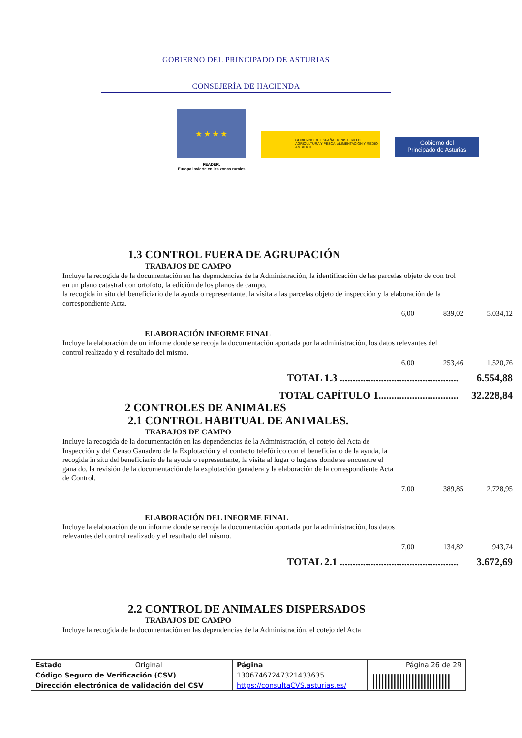GOBIERNO DEL PRINCIPADO DE ASTURIAS
CONSEJERÍA DE HACIENDA
★ ★ ★ ★
FEADER:
Europa invierte en las zonas rurales
GOBIERNO DE ESPAÑA MINISTERIO DE AGRICULTURA Y PESCA, ALIMENTACIÓN Y MEDIO AMBIENTE
Gobierno del
Principado de Asturias
1.3 CONTROL FUERA DE AGRUPACIÓN
TRABAJOS DE CAMPO
Incluye la recogida de la documentación en las dependencias de la Administración, la identificación de las parcelas objeto de con trol en un plano catastral con ortofoto, la edición de los planos de campo,
la recogida in situ del beneficiario de la ayuda o representante, la visita a las parcelas objeto de inspección y la elaboración de la correspondiente Acta.
6,00 839,02 5.034,12
ELABORACIÓN INFORME FINAL
Incluye la elaboración de un informe donde se recoja la documentación aportada por la administración, los datos relevantes del control realizado y el resultado del mismo.
6,00 253,46 1.520,76
TOTAL 1.3 .............................................. 6.554,88
TOTAL CAPÍTULO 1............................... 32.228,84
2 CONTROLES DE ANIMALES
2.1 CONTROL HABITUAL DE ANIMALES.
TRABAJOS DE CAMPO
Incluye la recogida de la documentación en las dependencias de la Administración, el cotejo del Acta de Inspección y del Censo Ganadero de la Explotación y el contacto telefónico con el beneficiario de la ayuda, la recogida in situ del beneficiario de la ayuda o representante, la visita al lugar o lugares donde se encuentre el gana do, la revisión de la documentación de la explotación ganadera y la elaboración de la correspondiente Acta de Control.
7,00 389,85 2.728,95
ELABORACIÓN DEL INFORME FINAL
Incluye la elaboración de un informe donde se recoja la documentación aportada por la administración, los datos relevantes del control realizado y el resultado del mismo.
7,00 134,82 943,74
TOTAL 2.1 .............................................. 3.672,69
2.2 CONTROL DE ANIMALES DISPERSADOS
TRABAJOS DE CAMPO
Incluye la recogida de la documentación en las dependencias de la Administración, el cotejo del Acta
| Estado | Original | Página | Página 26 de 29 | |
| Código Seguro de Verificación (CSV) | | 13067467247321433635 | | ////////////////////////// |
| Dirección electrónica de validación del CSV | | https://consultaCVS.asturias.es/ | | |